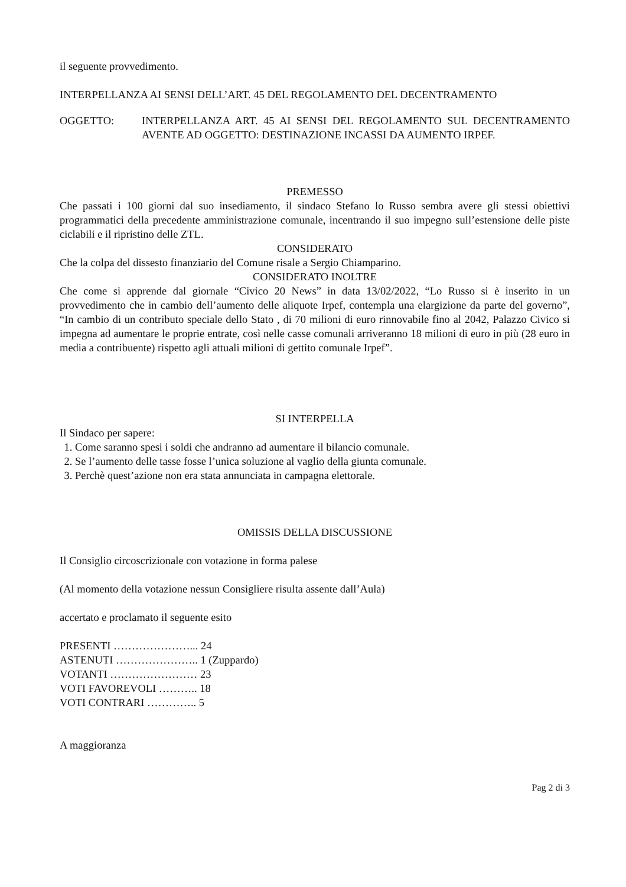il seguente provvedimento.
INTERPELLANZA AI SENSI DELL’ART. 45 DEL REGOLAMENTO DEL DECENTRAMENTO
OGGETTO: INTERPELLANZA ART. 45 AI SENSI DEL REGOLAMENTO SUL DECENTRAMENTO AVENTE AD OGGETTO: DESTINAZIONE INCASSI DA AUMENTO IRPEF.
PREMESSO
Che passati i 100 giorni dal suo insediamento, il sindaco Stefano lo Russo sembra avere gli stessi obiettivi programmatici della precedente amministrazione comunale, incentrando il suo impegno sull’estensione delle piste ciclabili e il ripristino delle ZTL.
CONSIDERATO
Che la colpa del dissesto finanziario del Comune risale a Sergio Chiamparino.
CONSIDERATO INOLTRE
Che come si apprende dal giornale “Civico 20 News” in data 13/02/2022, “Lo Russo si è inserito in un provvedimento che in cambio dell’aumento delle aliquote Irpef, contempla una elargizione da parte del governo”, “In cambio di un contributo speciale dello Stato , di 70 milioni di euro rinnovabile fino al 2042, Palazzo Civico si impegna ad aumentare le proprie entrate, così nelle casse comunali arriveranno 18 milioni di euro in più (28 euro in media a contribuente) rispetto agli attuali milioni di gettito comunale Irpef”.
SI INTERPELLA
Il Sindaco per sapere:
1. Come saranno spesi i soldi che andranno ad aumentare il bilancio comunale.
2. Se l’aumento delle tasse fosse l’unica soluzione al vaglio della giunta comunale.
3. Perchè quest’azione non era stata annunciata in campagna elettorale.
OMISSIS DELLA DISCUSSIONE
Il Consiglio circoscrizionale con votazione in forma palese
(Al momento della votazione nessun Consigliere risulta assente dall’Aula)
accertato e proclamato il seguente esito
PRESENTI …………………... 24
ASTENUTI ………………….. 1 (Zuppardo)
VOTANTI …………………… 23
VOTI FAVOREVOLI ……….. 18
VOTI CONTRARI ………….. 5
A maggioranza
Pag 2 di 3